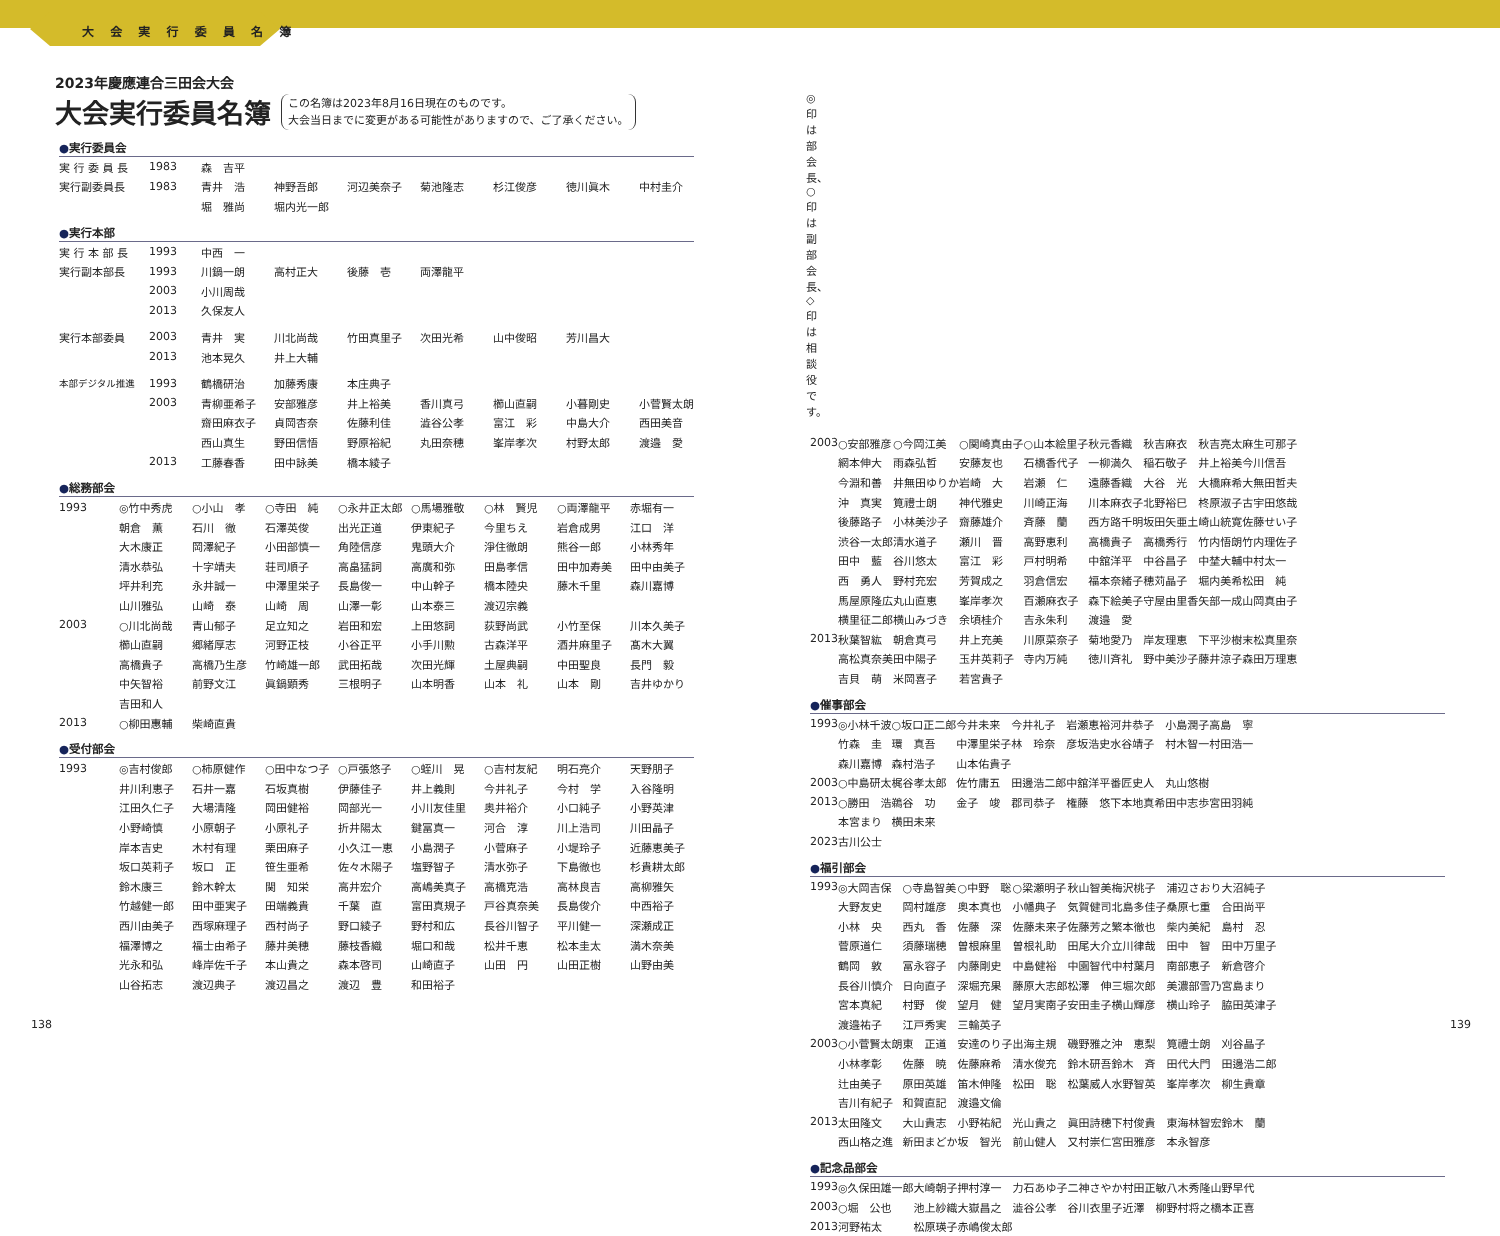大 会 実 行 委 員 名 簿
2023年慶應連合三田会大会
大会実行委員名簿
この名簿は2023年8月16日現在のものです。
大会当日までに変更がある可能性がありますので、ご了承ください。
●実行委員会
| 実 行 委 員 長 | 1983 | 森 吉平 | | | | | | |
| 実行副委員長 | 1983 | 青井 浩 | 神野吾郎 | 河辺美奈子 | 菊池隆志 | 杉江俊彦 | 徳川眞木 | 中村圭介 |
| | | 堀 雅尚 | 堀内光一郎 | | | | | |
●実行本部
| 実 行 本 部 長 | 1993 | 中西 一 | | | | | | |
| 実行副本部長 | 1993 | 川鍋一朗 | 高村正大 | 後藤 壱 | 両澤龍平 | | | |
| | 2003 | 小川周哉 | | | | | | |
| | 2013 | 久保友人 | | | | | | |
| 実行本部委員 | 2003 | 青井 実 | 川北尚哉 | 竹田真里子 | 次田光希 | 山中俊昭 | 芳川昌大 | |
| | 2013 | 池本晃久 | 井上大輔 | | | | | |
| 本部デジタル推進 | 1993 | 鶴橋研治 | 加藤秀康 | 本庄典子 | | | | |
| | 2003 | 青柳亜希子 | 安部雅彦 | 井上裕美 | 香川真弓 | 櫛山直嗣 | 小暮剛史 | 小菅賢太朗 |
| | | 齋田麻衣子 | 貞岡杏奈 | 佐藤利佳 | 澁谷公孝 | 富江 彩 | 中島大介 | 西田美音 |
| | | 西山真生 | 野田信悟 | 野原裕紀 | 丸田奈穂 | 峯岸孝次 | 村野太郎 | 渡邉 愛 |
| | 2013 | 工藤春香 | 田中詠美 | 橋本綾子 | | | | |
●総務部会
| 1993 | ◎竹中秀虎 | ○小山 孝 | ○寺田 純 | ○永井正太郎 | ○馬場雅敬 | ○林 賢児 | ○両澤龍平 | 赤堀有一 |
| | 朝倉 薫 | 石川 徹 | 石澤英俊 | 出光正道 | 伊東紀子 | 今里ちえ | 岩倉成男 | 江口 洋 |
| | 大木康正 | 岡澤紀子 | 小田部慎一 | 角陸信彦 | 鬼頭大介 | 淨住徹朗 | 熊谷一郎 | 小林秀年 |
| | 清水恭弘 | 十字靖夫 | 荘司順子 | 高畠猛詞 | 高廣和弥 | 田島孝信 | 田中加寿美 | 田中由美子 |
| | 坪井利充 | 永井誠一 | 中澤里栄子 | 長島俊一 | 中山幹子 | 橋本陸央 | 藤木千里 | 森川嘉博 |
| | 山川雅弘 | 山崎 泰 | 山崎 周 | 山澤一彰 | 山本泰三 | 渡辺宗義 | | |
| 2003 | ○川北尚哉 | 青山郁子 | 足立知之 | 岩田和宏 | 上田悠詞 | 荻野尚武 | 小竹至保 | 川本久美子 |
| | 櫛山直嗣 | 郷緒厚志 | 河野正枝 | 小谷正平 | 小手川勲 | 古森洋平 | 酒井麻里子 | 髙木大翼 |
| | 高橋貴子 | 高橋乃生彦 | 竹崎雄一郎 | 武田拓哉 | 次田光輝 | 土屋典嗣 | 中田聖良 | 長門 毅 |
| | 中矢智裕 | 前野文江 | 眞鍋顕秀 | 三根明子 | 山本明香 | 山本 礼 | 山本 剛 | 吉井ゆかり |
| | 吉田和人 | | | | | | | |
| 2013 | ○柳田惠輔 | 柴崎直貴 | | | | | | |
●受付部会
| 1993 | ◎吉村俊郎 | ○柿原健作 | ○田中なつ子 | ○戸張悠子 | ○蛭川 晃 | ○吉村友紀 | 明石亮介 | 天野朋子 |
| | 井川利恵子 | 石井一嘉 | 石坂真樹 | 伊藤佳子 | 井上義則 | 今井礼子 | 今村 学 | 入谷隆明 |
| | 江田久仁子 | 大場清隆 | 岡田健裕 | 岡部光一 | 小川友佳里 | 奥井裕介 | 小口純子 | 小野英津 |
| | 小野崎慎 | 小原朝子 | 小原礼子 | 折井陽太 | 鍵冨真一 | 河合 淳 | 川上浩司 | 川田晶子 |
| | 岸本吉史 | 木村有理 | 栗田麻子 | 小久江一恵 | 小島潤子 | 小菅麻子 | 小堤玲子 | 近藤恵美子 |
| | 坂口英莉子 | 坂口 正 | 笹生亜希 | 佐々木陽子 | 塩野智子 | 清水弥子 | 下島徹也 | 杉貴耕太郎 |
| | 鈴木康三 | 鈴木幹太 | 関 知栄 | 高井宏介 | 高嶋美真子 | 高橋克浩 | 高林良吉 | 高柳雅矢 |
| | 竹越健一郎 | 田中亜実子 | 田端義貴 | 千葉 直 | 富田真規子 | 戸谷真奈美 | 長島俊介 | 中西裕子 |
| | 西川由美子 | 西塚麻理子 | 西村尚子 | 野口綾子 | 野村和広 | 長谷川智子 | 平川健一 | 深瀬成正 |
| | 福澤博之 | 福士由希子 | 藤井美穂 | 藤枝香織 | 堀口和哉 | 松井千恵 | 松本圭太 | 満木奈美 |
| | 光永和弘 | 峰岸佐千子 | 本山貴之 | 森本啓司 | 山崎直子 | 山田 円 | 山田正樹 | 山野由美 |
| | 山谷拓志 | 渡辺典子 | 渡辺昌之 | 渡辺 豊 | 和田裕子 | | | |
◎印は部会長、○印は副部会長、◇印は相談役です。
| 2003 | ○安部雅彦 | ○今岡江美 | ○関崎真由子 | ○山本絵里子 | 秋元香織 | 秋吉麻衣 | 秋吉亮太 | 麻生可那子 |
| | 網本伸大 | 雨森弘哲 | 安藤友也 | 石橋香代子 | 一柳満久 | 稲石敬子 | 井上裕美 | 今川信吾 |
| | 今淵和善 | 井無田ゆりか | 岩崎 大 | 岩瀬 仁 | 遠藤香織 | 大谷 光 | 大橋麻希 | 大無田哲夫 |
| | 沖 真実 | 筧禮士朗 | 神代雅史 | 川崎正海 | 川本麻衣子 | 北野裕巳 | 柊原淑子 | 古宇田悠哉 |
| | 後藤路子 | 小林美沙子 | 齋藤雄介 | 斉藤 蘭 | 西方路千明 | 坂田矢亜土 | 崎山統寛 | 佐藤せい子 |
| | 渋谷一太郎 | 清水道子 | 瀬川 晋 | 高野恵利 | 高橋貴子 | 高橋秀行 | 竹内悟朗 | 竹内理佐子 |
| | 田中 藍 | 谷川悠太 | 富江 彩 | 戸村明希 | 中舘洋平 | 中谷昌子 | 中埜大輔 | 中村太一 |
| | 西 勇人 | 野村充宏 | 芳賀成之 | 羽倉信宏 | 福本奈緒子 | 穂苅晶子 | 堀内美希 | 松田 純 |
| | 馬屋原隆広 | 丸山直恵 | 峯岸孝次 | 百瀬麻衣子 | 森下絵美子 | 守屋由里香 | 矢部一成 | 山岡真由子 |
| | 横里征二郎 | 横山みづき | 余頃桂介 | 吉永朱利 | 渡邉 愛 | | | |
| 2013 | 秋葉智紘 | 朝倉真弓 | 井上充美 | 川原菜奈子 | 菊地愛乃 | 岸友理恵 | 下平沙樹 | 末松真里奈 |
| | 高松真奈美 | 田中陽子 | 玉井英莉子 | 寺内万純 | 徳川斉礼 | 野中美沙子 | 藤井涼子 | 森田万理恵 |
| | 吉貝 萌 | 米岡喜子 | 若宮貴子 | | | | | |
●催事部会
| 1993 | ◎小林千波 | ○坂口正二郎 | 今井未来 | 今井礼子 | 岩瀬恵裕 | 河井恭子 | 小島潤子 | 高島 寧 |
| | 竹森 圭 | 環 真吾 | 中澤里栄子 | 林 玲奈 | 彦坂浩史 | 水谷靖子 | 村木智一 | 村田浩一 |
| | 森川嘉博 | 森村浩子 | 山本佑貴子 | | | | | |
| 2003 | ○中島研太 | 梶谷孝太郎 | 佐竹庸五 | 田邊浩二郎 | 中舘洋平 | 番匠史人 | 丸山悠樹 | |
| 2013 | ○勝田 浩 | 鵜谷 功 | 金子 竣 | 郡司恭子 | 権藤 悠 | 下本地真希 | 田中志歩 | 宮田羽純 |
| | 本宮まり | 横田未来 | | | | | | |
| 2023 | 古川公士 | | | | | | | |
●福引部会
| 1993 | ◎大岡吉保 | ○寺島智美 | ○中野 聡 | ○梁瀬明子 | 秋山智美 | 梅沢桃子 | 浦辺さおり | 大沼純子 |
| | 大野友史 | 岡村雄彦 | 奥本真也 | 小幡典子 | 気賀健司 | 北島多佳子 | 桑原七重 | 合田尚平 |
| | 小林 央 | 西丸 香 | 佐藤 深 | 佐藤未来子 | 佐藤芳之 | 繁本徹也 | 柴内美紀 | 島村 忍 |
| | 菅原道仁 | 須藤瑞穂 | 曽根麻里 | 曽根礼助 | 田尾大介 | 立川律哉 | 田中 智 | 田中万里子 |
| | 鶴岡 敦 | 冨永容子 | 内藤剛史 | 中島健裕 | 中園智代 | 中村葉月 | 南部恵子 | 新倉啓介 |
| | 長谷川慎介 | 日向直子 | 深堀充果 | 藤原大志郎 | 松澤 伸 | 三堀次郎 | 美濃部雪乃 | 宮島まり |
| | 宮本真紀 | 村野 俊 | 望月 健 | 望月実南子 | 安田圭子 | 横山輝彦 | 横山玲子 | 脇田英津子 |
| | 渡邉祐子 | 江戸秀実 | 三輪英子 | | | | | |
| 2003 | ○小菅賢太朗 | 東 正道 | 安達のり子 | 出海主規 | 磯野雅之 | 沖 恵梨 | 筧禮士朗 | 刈谷晶子 |
| | 小林孝彰 | 佐藤 暁 | 佐藤麻希 | 清水俊充 | 鈴木研吾 | 鈴木 斉 | 田代大門 | 田邊浩二郎 |
| | 辻由美子 | 原田英雄 | 笛木伸隆 | 松田 聡 | 松葉威人 | 水野智英 | 峯岸孝次 | 柳生貴章 |
| | 吉川有紀子 | 和賀直記 | 渡邉文倫 | | | | | |
| 2013 | 太田隆文 | 大山貴志 | 小野祐紀 | 光山貴之 | 眞田詩穂 | 下村俊貴 | 東海林智宏 | 鈴木 蘭 |
| | 西山格之進 | 新田まどか | 坂 智光 | 前山健人 | 又村崇仁 | 宮田雅彦 | 本永智彦 | |
●記念品部会
| 1993 | ◎久保田雄一郎 | 大崎朝子 | 押村淳一 | 力石あゆ子 | 二神さやか | 村田正敏 | 八木秀隆 | 山野早代 |
| 2003 | ○堀 公也 | 池上紗織 | 大嶽昌之 | 澁谷公孝 | 谷川衣里子 | 近澤 柳 | 野村将之 | 橋本正喜 |
| 2013 | 河野祐太 | 松原瑛子 | 赤嶋俊太郎 | | | | | |
138 139